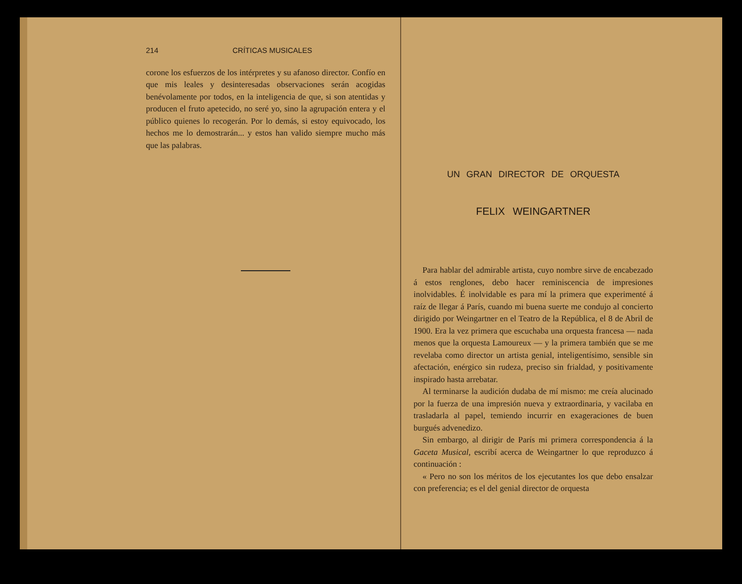214 CRÍTICAS MUSICALES
corone los esfuerzos de los intérpretes y su afanoso director. Confío en que mis leales y desinteresadas observaciones serán acogidas benévolamente por todos, en la inteligencia de que, si son atentidas y producen el fruto apetecido, no seré yo, sino la agrupación entera y el público quienes lo recogerán. Por lo demás, si estoy equivocado, los hechos me lo demostrarán... y estos han valido siempre mucho más que las palabras.
UN GRAN DIRECTOR DE ORQUESTA
FELIX WEINGARTNER
Para hablar del admirable artista, cuyo nombre sirve de encabezado á estos renglones, debo hacer reminiscencia de impresiones inolvidables. É inolvidable es para mí la primera que experimenté á raíz de llegar á París, cuando mi buena suerte me condujo al concierto dirigido por Weingartner en el Teatro de la República, el 8 de Abril de 1900. Era la vez primera que escuchaba una orquesta francesa — nada menos que la orquesta Lamoureux — y la primera también que se me revelaba como director un artista genial, inteligentísimo, sensible sin afectación, enérgico sin rudeza, preciso sin frialdad, y positivamente inspirado hasta arrebatar.
Al terminarse la audición dudaba de mí mismo: me creía alucinado por la fuerza de una impresión nueva y extraordinaria, y vacilaba en trasladarla al papel, temiendo incurrir en exageraciones de buen burgués advenedizo.
Sin embargo, al dirigir de París mi primera correspondencia á la Gaceta Musical, escribí acerca de Weingartner lo que reproduzco á continuación :
« Pero no son los méritos de los ejecutantes los que debo ensalzar con preferencia; es el del genial director de orquesta